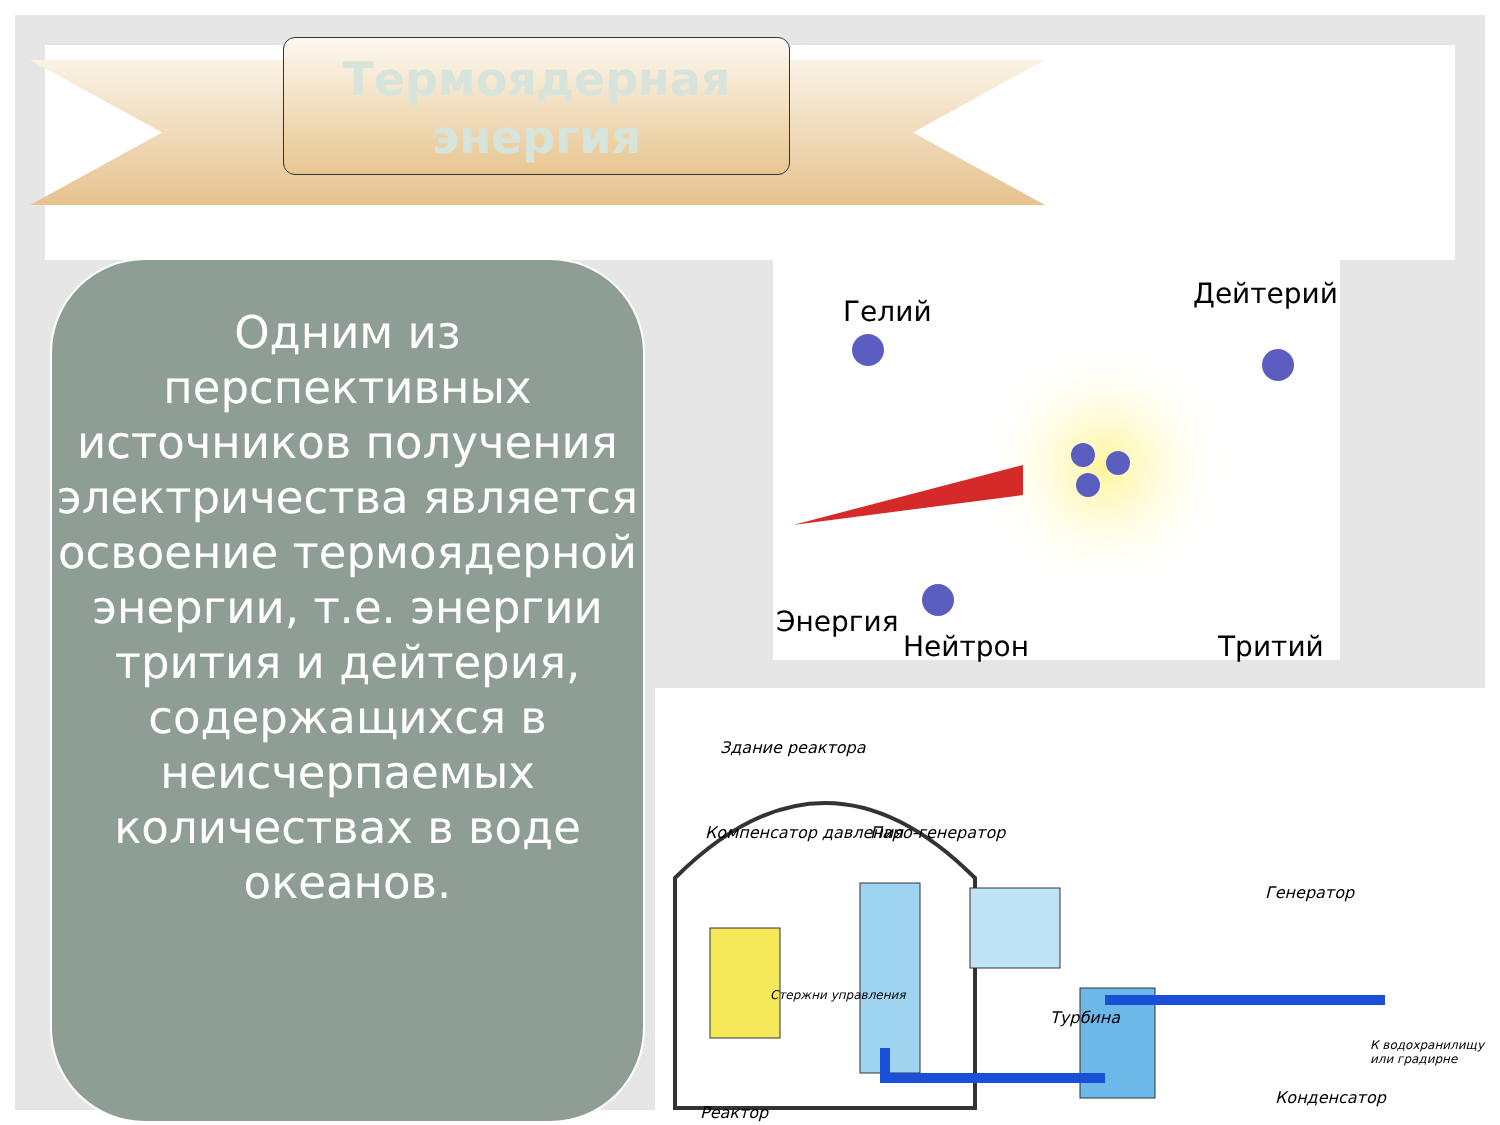Термоядерная
энергия
Одним из перспективных источников получения электричества является освоение термоядерной энергии, т.е. энергии трития и дейтерия, содержащихся в неисчерпаемых количествах в воде океанов.
Гелий
Дейтерий
Энергия
Нейтрон Тритий
Здание реактора
Компенсатор давления Паро-генератор
Генератор
Стержни управления
Турбина
Реактор
Конденсатор
К водохранилищу или градирне